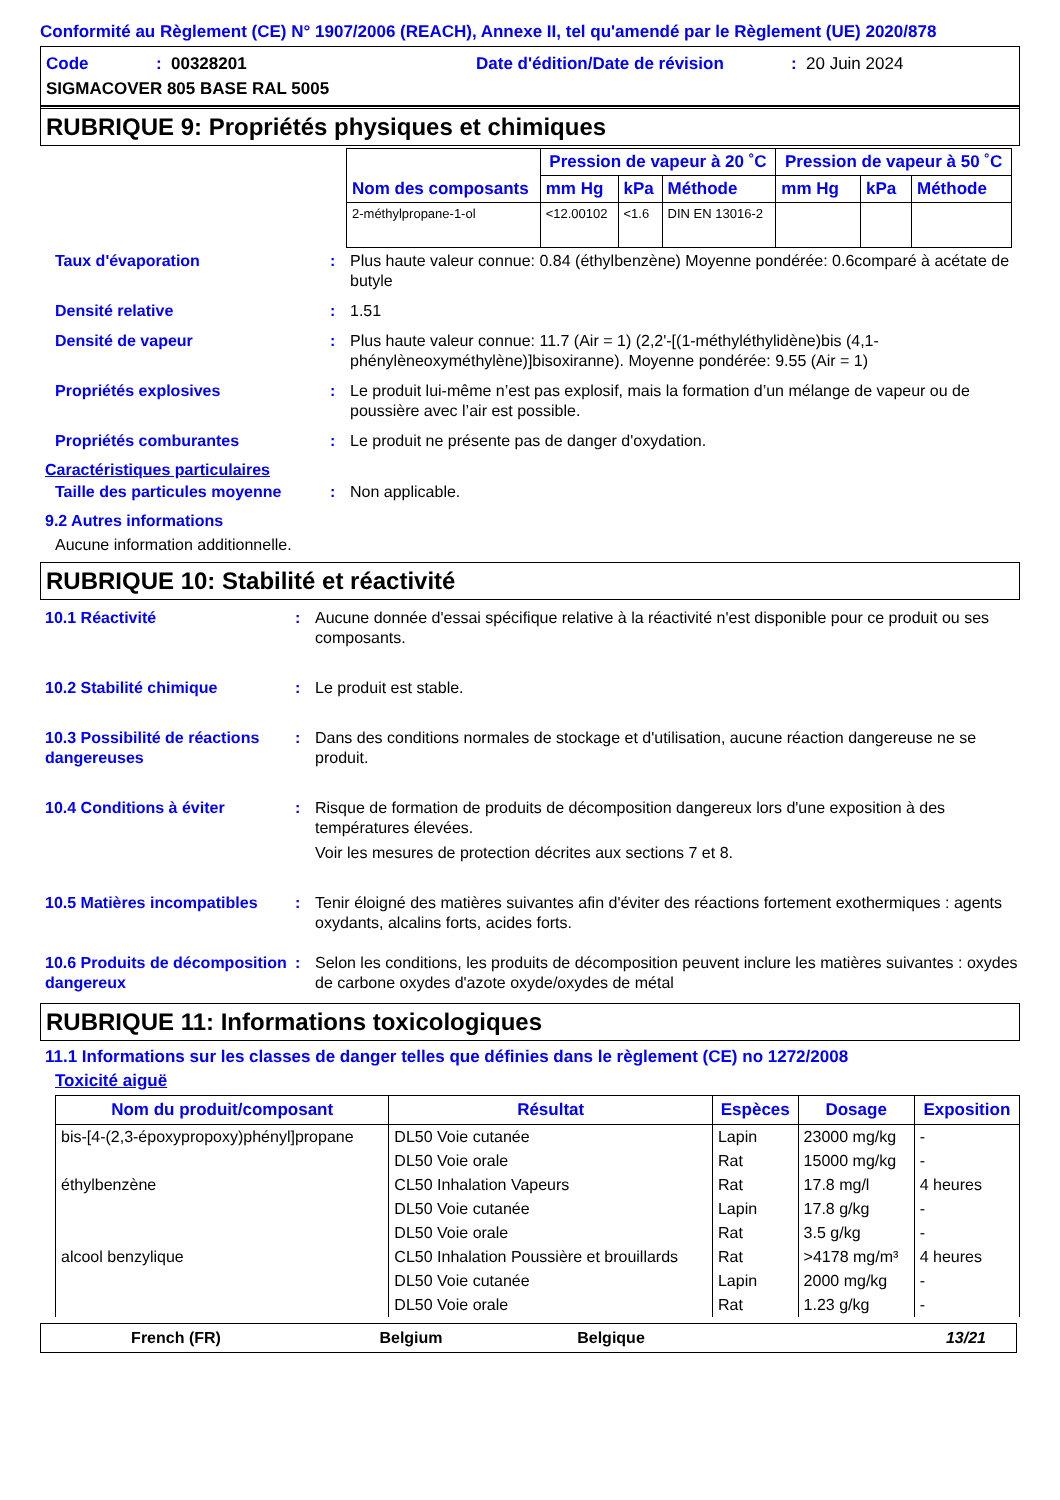Conformité au Règlement (CE) N° 1907/2006 (REACH), Annexe II, tel qu'amendé par le Règlement (UE) 2020/878
Code: 00328201 Date d'édition/Date de révision: 20 Juin 2024
SIGMACOVER 805 BASE RAL 5005
RUBRIQUE 9: Propriétés physiques et chimiques
| Nom des composants | Pression de vapeur à 20 ˚C | | | Pression de vapeur à 50 ˚C | | |
| --- | --- | --- | --- | --- | --- | --- |
| | mm Hg | kPa | Méthode | mm Hg | kPa | Méthode |
| 2-méthylpropane-1-ol | <12.00102 | <1.6 | DIN EN 13016-2 | | | |
Taux d'évaporation: Plus haute valeur connue: 0.84 (éthylbenzène) Moyenne pondérée: 0.6comparé à acétate de butyle
Densité relative: 1.51
Densité de vapeur: Plus haute valeur connue: 11.7 (Air = 1) (2,2'-[(1-méthyléthylidène)bis (4,1-phénylèneoxyméthylène)]bisoxiranne). Moyenne pondérée: 9.55 (Air = 1)
Propriétés explosives: Le produit lui-même n’est pas explosif, mais la formation d’un mélange de vapeur ou de poussière avec l’air est possible.
Propriétés comburantes: Le produit ne présente pas de danger d'oxydation.
Caractéristiques particulaires
Taille des particules moyenne: Non applicable.
9.2 Autres informations
Aucune information additionnelle.
RUBRIQUE 10: Stabilité et réactivité
10.1 Réactivité: Aucune donnée d'essai spécifique relative à la réactivité n'est disponible pour ce produit ou ses composants.
10.2 Stabilité chimique: Le produit est stable.
10.3 Possibilité de réactions dangereuses: Dans des conditions normales de stockage et d'utilisation, aucune réaction dangereuse ne se produit.
10.4 Conditions à éviter: Risque de formation de produits de décomposition dangereux lors d'une exposition à des températures élevées.
Voir les mesures de protection décrites aux sections 7 et 8.
10.5 Matières incompatibles: Tenir éloigné des matières suivantes afin d'éviter des réactions fortement exothermiques : agents oxydants, alcalins forts, acides forts.
10.6 Produits de décomposition dangereux: Selon les conditions, les produits de décomposition peuvent inclure les matières suivantes : oxydes de carbone oxydes d'azote oxyde/oxydes de métal
RUBRIQUE 11: Informations toxicologiques
11.1 Informations sur les classes de danger telles que définies dans le règlement (CE) no 1272/2008
Toxicité aiguë
| Nom du produit/composant | Résultat | Espèces | Dosage | Exposition |
| --- | --- | --- | --- | --- |
| bis-[4-(2,3-époxypropoxy)phényl]propane | DL50 Voie cutanée | Lapin | 23000 mg/kg | - |
| | DL50 Voie orale | Rat | 15000 mg/kg | - |
| éthylbenzène | CL50 Inhalation Vapeurs | Rat | 17.8 mg/l | 4 heures |
| | DL50 Voie cutanée | Lapin | 17.8 g/kg | - |
| | DL50 Voie orale | Rat | 3.5 g/kg | - |
| alcool benzylique | CL50 Inhalation Poussière et brouillards | Rat | >4178 mg/m³ | 4 heures |
| | DL50 Voie cutanée | Lapin | 2000 mg/kg | - |
| | DL50 Voie orale | Rat | 1.23 g/kg | - |
French (FR) Belgium Belgique 13/21